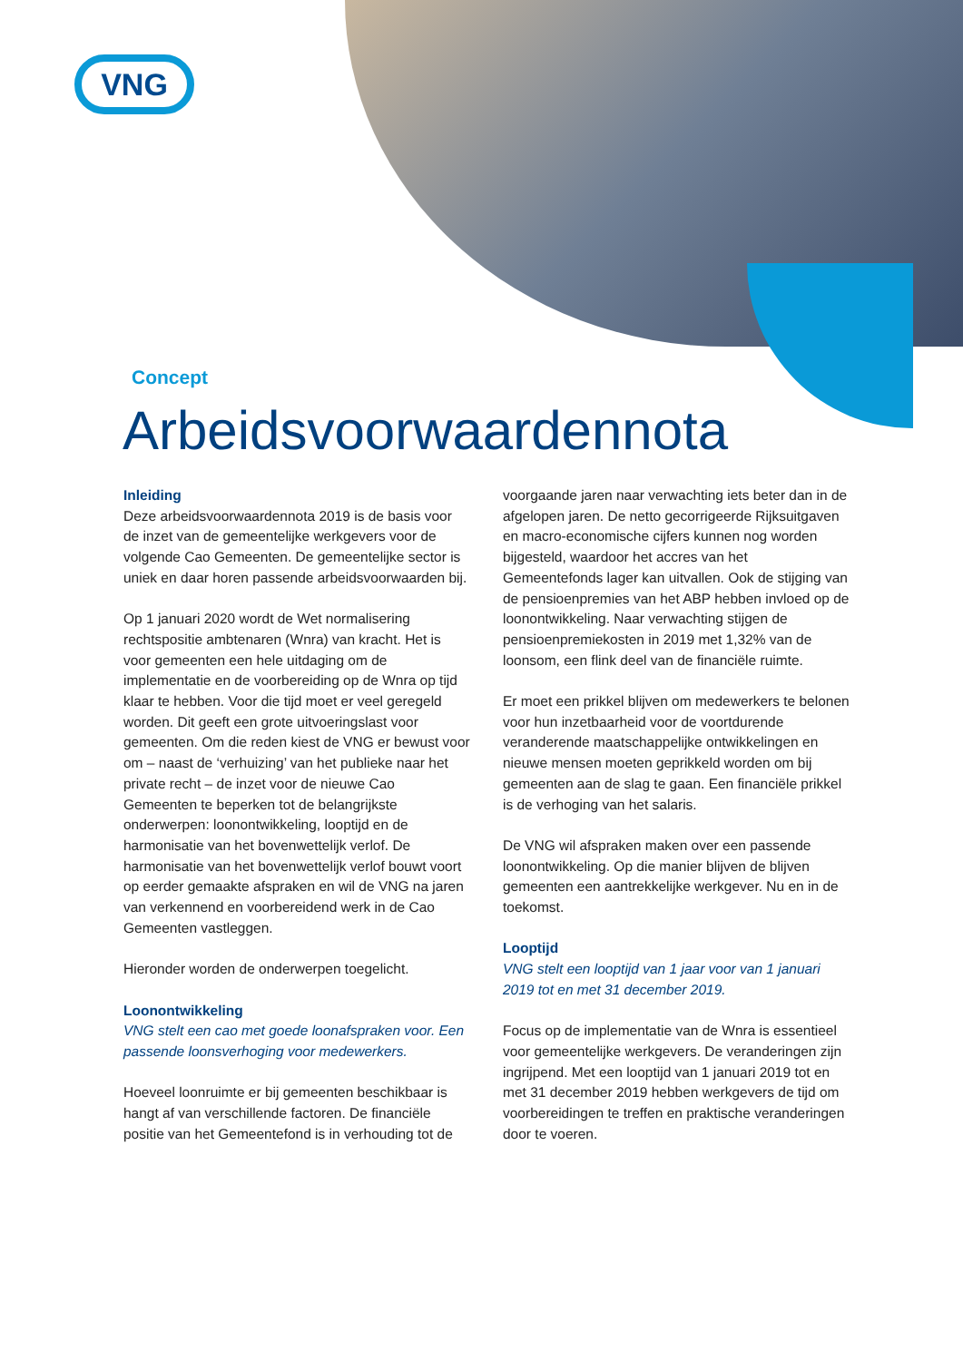VNG
Concept
Arbeidsvoorwaardennota
Inleiding
Deze arbeidsvoorwaardennota 2019 is de basis voor de inzet van de gemeentelijke werkgevers voor de volgende Cao Gemeenten. De gemeentelijke sector is uniek en daar horen passende arbeidsvoorwaarden bij.
Op 1 januari 2020 wordt de Wet normalisering rechtspositie ambtenaren (Wnra) van kracht. Het is voor gemeenten een hele uitdaging om de implementatie en de voorbereiding op de Wnra op tijd klaar te hebben. Voor die tijd moet er veel geregeld worden. Dit geeft een grote uitvoeringslast voor gemeenten. Om die reden kiest de VNG er bewust voor om – naast de ‘verhuizing’ van het publieke naar het private recht – de inzet voor de nieuwe Cao Gemeenten te beperken tot de belangrijkste onderwerpen: loonontwikkeling, looptijd en de harmonisatie van het bovenwettelijk verlof. De harmonisatie van het bovenwettelijk verlof bouwt voort op eerder gemaakte afspraken en wil de VNG na jaren van verkennend en voorbereidend werk in de Cao Gemeenten vastleggen.
Hieronder worden de onderwerpen toegelicht.
Loonontwikkeling
VNG stelt een cao met goede loonafspraken voor. Een passende loonsverhoging voor medewerkers.
Hoeveel loonruimte er bij gemeenten beschikbaar is hangt af van verschillende factoren. De financiële positie van het Gemeentefond is in verhouding tot de voorgaande jaren naar verwachting iets beter dan in de afgelopen jaren. De netto gecorrigeerde Rijksuitgaven en macro-economische cijfers kunnen nog worden bijgesteld, waardoor het accres van het Gemeentefonds lager kan uitvallen. Ook de stijging van de pensioenpremies van het ABP hebben invloed op de loonontwikkeling. Naar verwachting stijgen de pensioenpremiekosten in 2019 met 1,32% van de loonsom, een flink deel van de financiële ruimte.
Er moet een prikkel blijven om medewerkers te belonen voor hun inzetbaarheid voor de voortdurende veranderende maatschappelijke ontwikkelingen en nieuwe mensen moeten geprikkeld worden om bij gemeenten aan de slag te gaan. Een financiële prikkel is de verhoging van het salaris.
De VNG wil afspraken maken over een passende loonontwikkeling. Op die manier blijven de blijven gemeenten een aantrekkelijke werkgever. Nu en in de toekomst.
Looptijd
VNG stelt een looptijd van 1 jaar voor van 1 januari 2019 tot en met 31 december 2019.
Focus op de implementatie van de Wnra is essentieel voor gemeentelijke werkgevers. De veranderingen zijn ingrijpend. Met een looptijd van 1 januari 2019 tot en met 31 december 2019 hebben werkgevers de tijd om voorbereidingen te treffen en praktische veranderingen door te voeren.